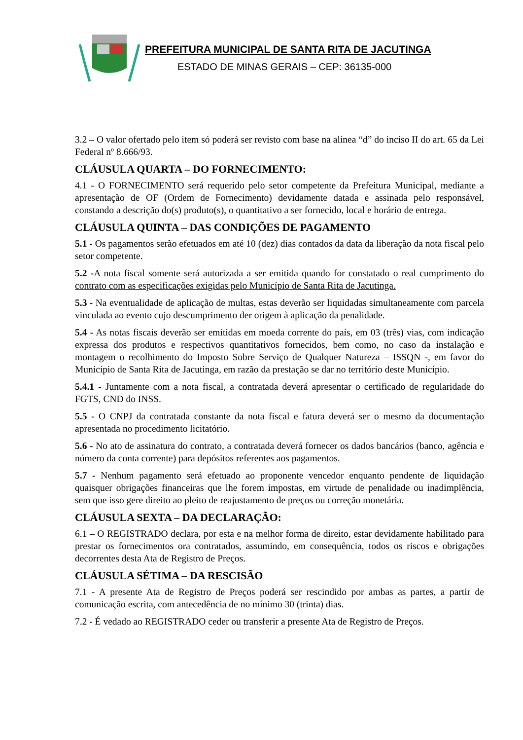PREFEITURA MUNICIPAL DE SANTA RITA DE JACUTINGA
ESTADO DE MINAS GERAIS – CEP: 36135-000
3.2 – O valor ofertado pelo item só poderá ser revisto com base na alínea “d” do inciso II do art. 65 da Lei Federal nº 8.666/93.
CLÁUSULA QUARTA – DO FORNECIMENTO:
4.1 - O FORNECIMENTO será requerido pelo setor competente da Prefeitura Municipal, mediante a apresentação de OF (Ordem de Fornecimento) devidamente datada e assinada pelo responsável, constando a descrição do(s) produto(s), o quantitativo a ser fornecido, local e horário de entrega.
CLÁUSULA QUINTA – DAS CONDIÇÕES DE PAGAMENTO
5.1 - Os pagamentos serão efetuados em até 10 (dez) dias contados da data da liberação da nota fiscal pelo setor competente.
5.2 -A nota fiscal somente será autorizada a ser emitida quando for constatado o real cumprimento do contrato com as especificações exigidas pelo Município de Santa Rita de Jacutinga.
5.3 - Na eventualidade de aplicação de multas, estas deverão ser liquidadas simultaneamente com parcela vinculada ao evento cujo descumprimento der origem à aplicação da penalidade.
5.4 - As notas fiscais deverão ser emitidas em moeda corrente do país, em 03 (três) vias, com indicação expressa dos produtos e respectivos quantitativos fornecidos, bem como, no caso da instalação e montagem o recolhimento do Imposto Sobre Serviço de Qualquer Natureza – ISSQN -, em favor do Município de Santa Rita de Jacutinga, em razão da prestação se dar no território deste Município.
5.4.1 - Juntamente com a nota fiscal, a contratada deverá apresentar o certificado de regularidade do FGTS, CND do INSS.
5.5 - O CNPJ da contratada constante da nota fiscal e fatura deverá ser o mesmo da documentação apresentada no procedimento licitatório.
5.6 - No ato de assinatura do contrato, a contratada deverá fornecer os dados bancários (banco, agência e número da conta corrente) para depósitos referentes aos pagamentos.
5.7 - Nenhum pagamento será efetuado ao proponente vencedor enquanto pendente de liquidação quaisquer obrigações financeiras que lhe forem impostas, em virtude de penalidade ou inadimplência, sem que isso gere direito ao pleito de reajustamento de preços ou correção monetária.
CLÁUSULA SEXTA – DA DECLARAÇÃO:
6.1 – O REGISTRADO declara, por esta e na melhor forma de direito, estar devidamente habilitado para prestar os fornecimentos ora contratados, assumindo, em consequência, todos os riscos e obrigações decorrentes desta Ata de Registro de Preços.
CLÁUSULA SÉTIMA – DA RESCISÃO
7.1 - A presente Ata de Registro de Preços poderá ser rescindido por ambas as partes, a partir de comunicação escrita, com antecedência de no mínimo 30 (trinta) dias.
7.2 - É vedado ao REGISTRADO ceder ou transferir a presente Ata de Registro de Preços.